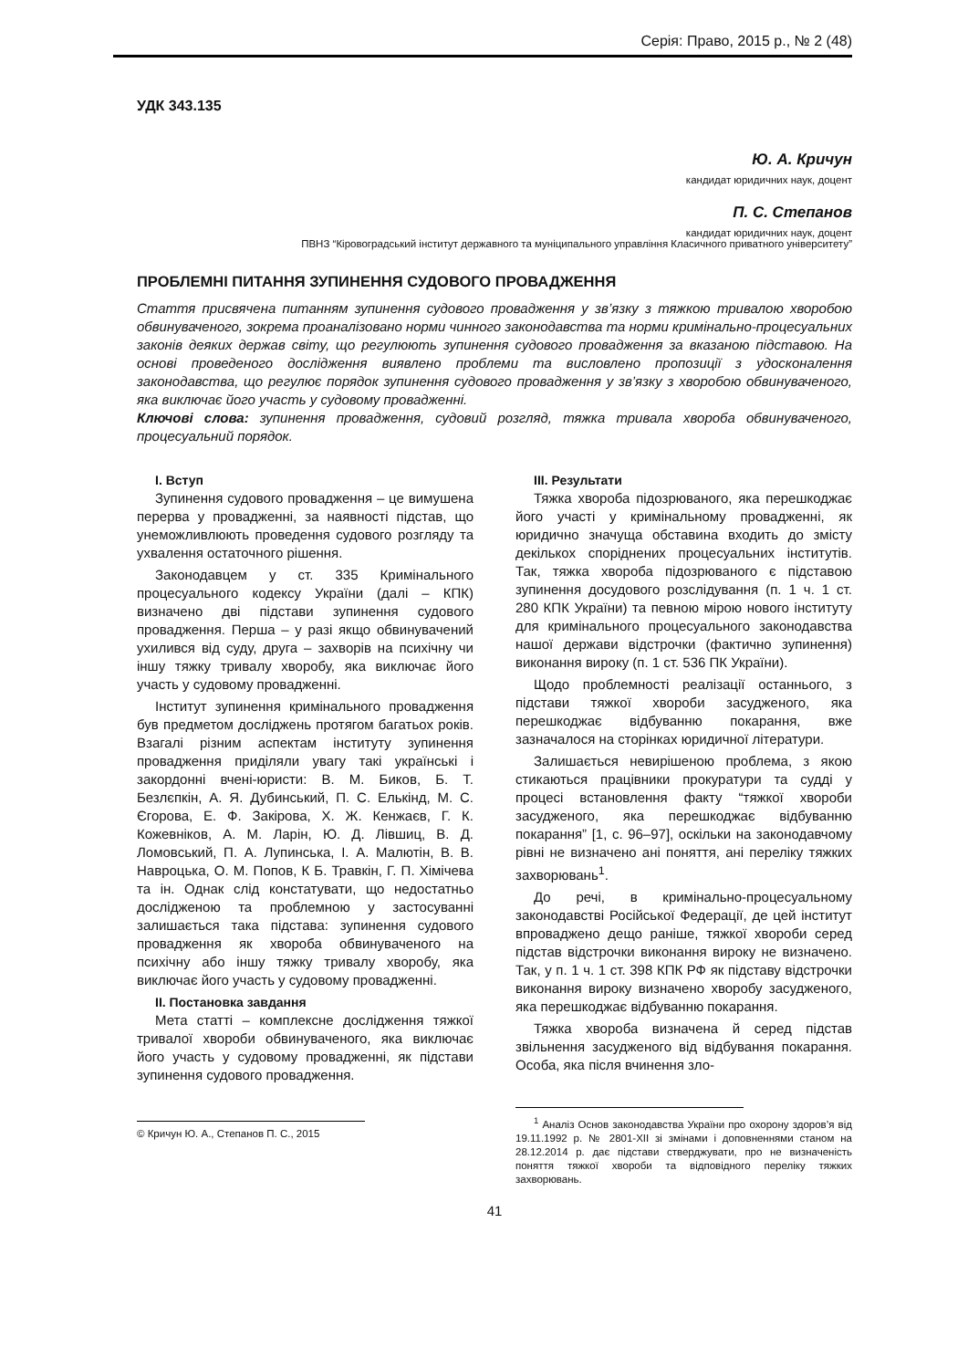Серія: Право, 2015 р., № 2 (48)
УДК 343.135
Ю. А. Кричун
кандидат юридичних наук, доцент
П. С. Степанов
кандидат юридичних наук, доцент
ПВНЗ “Кіровоградський інститут державного та муніципального управління Класичного приватного університету”
ПРОБЛЕМНІ ПИТАННЯ ЗУПИНЕННЯ СУДОВОГО ПРОВАДЖЕННЯ
Стаття присвячена питанням зупинення судового провадження у зв’язку з тяжкою тривалою хворобою обвинуваченого, зокрема проаналізовано норми чинного законодавства та норми кримінально-процесуальних законів деяких держав світу, що регулюють зупинення судового провадження за вказаною підставою. На основі проведеного дослідження виявлено проблеми та висловлено пропозиції з удосконалення законодавства, що регулює порядок зупинення судового провадження у зв’язку з хворобою обвинуваченого, яка виключає його участь у судовому провадженні.
Ключові слова: зупинення провадження, судовий розгляд, тяжка тривала хвороба обвинуваченого, процесуальний порядок.
I. Вступ
Зупинення судового провадження – це вимушена перерва у провадженні, за наявності підстав, що унеможливлюють проведення судового розгляду та ухвалення остаточного рішення.
Законодавцем у ст. 335 Кримінального процесуального кодексу України (далі – КПК) визначено дві підстави зупинення судового провадження. Перша – у разі якщо обвинувачений ухилився від суду, друга – захворів на психічну чи іншу тяжку тривалу хворобу, яка виключає його участь у судовому провадженні.
Інститут зупинення кримінального провадження був предметом досліджень протягом багатьох років. Взагалі різним аспектам інституту зупинення провадження приділяли увагу такі українські і закордонні вчені-юристи: В. М. Биков, Б. Т. Безлєпкін, А. Я. Дубинський, П. С. Елькінд, М. С. Єгорова, Е. Ф. Закірова, Х. Ж. Кенжаєв, Г. К. Кожевніков, А. М. Ларін, Ю. Д. Лівшиц, В. Д. Ломовський, П. А. Лупинська, І. А. Малютін, В. В. Навроцька, О. М. Попов, К Б. Травкін, Г. П. Хімічева та ін. Однак слід констатувати, що недостатньо дослідженою та проблемною у застосуванні залишається така підстава: зупинення судового провадження як хвороба обвинуваченого на психічну або іншу тяжку тривалу хворобу, яка виключає його участь у судовому провадженні.
II. Постановка завдання
Мета статті – комплексне дослідження тяжкої тривалої хвороби обвинуваченого, яка виключає його участь у судовому провадженні, як підстави зупинення судового провадження.
© Кричун Ю. А., Степанов П. С., 2015
III. Результати
Тяжка хвороба підозрюваного, яка перешкоджає його участі у кримінальному провадженні, як юридично значуща обставина входить до змісту декількох споріднених процесуальних інститутів. Так, тяжка хвороба підозрюваного є підставою зупинення досудового розслідування (п. 1 ч. 1 ст. 280 КПК України) та певною мірою нового інституту для кримінального процесуального законодавства нашої держави відстрочки (фактично зупинення) виконання вироку (п. 1 ст. 536 ПК України).
Щодо проблемності реалізації останнього, з підстави тяжкої хвороби засудженого, яка перешкоджає відбуванню покарання, вже зазначалося на сторінках юридичної літератури.
Залишається невирішеною проблема, з якою стикаються працівники прокуратури та судді у процесі встановлення факту “тяжкої хвороби засудженого, яка перешкоджає відбуванню покарання” [1, с. 96–97], оскільки на законодавчому рівні не визначено ані поняття, ані переліку тяжких захворювань<sup>1</sup>.
До речі, в кримінально-процесуальному законодавстві Російської Федерації, де цей інститут впроваджено дещо раніше, тяжкої хвороби серед підстав відстрочки виконання вироку не визначено. Так, у п. 1 ч. 1 ст. 398 КПК РФ як підставу відстрочки виконання вироку визначено хворобу засудженого, яка перешкоджає відбуванню покарання.
Тяжка хвороба визначена й серед підстав звільнення засудженого від відбування покарання. Особа, яка після вчинення зло-
<sup>1</sup> Аналіз Основ законодавства України про охорону здоров’я від 19.11.1992 р. № 2801-XII зі змінами і доповненнями станом на 28.12.2014 р. дає підстави стверджувати, про не визначеність поняття тяжкої хвороби та відповідного переліку тяжких захворювань.
41